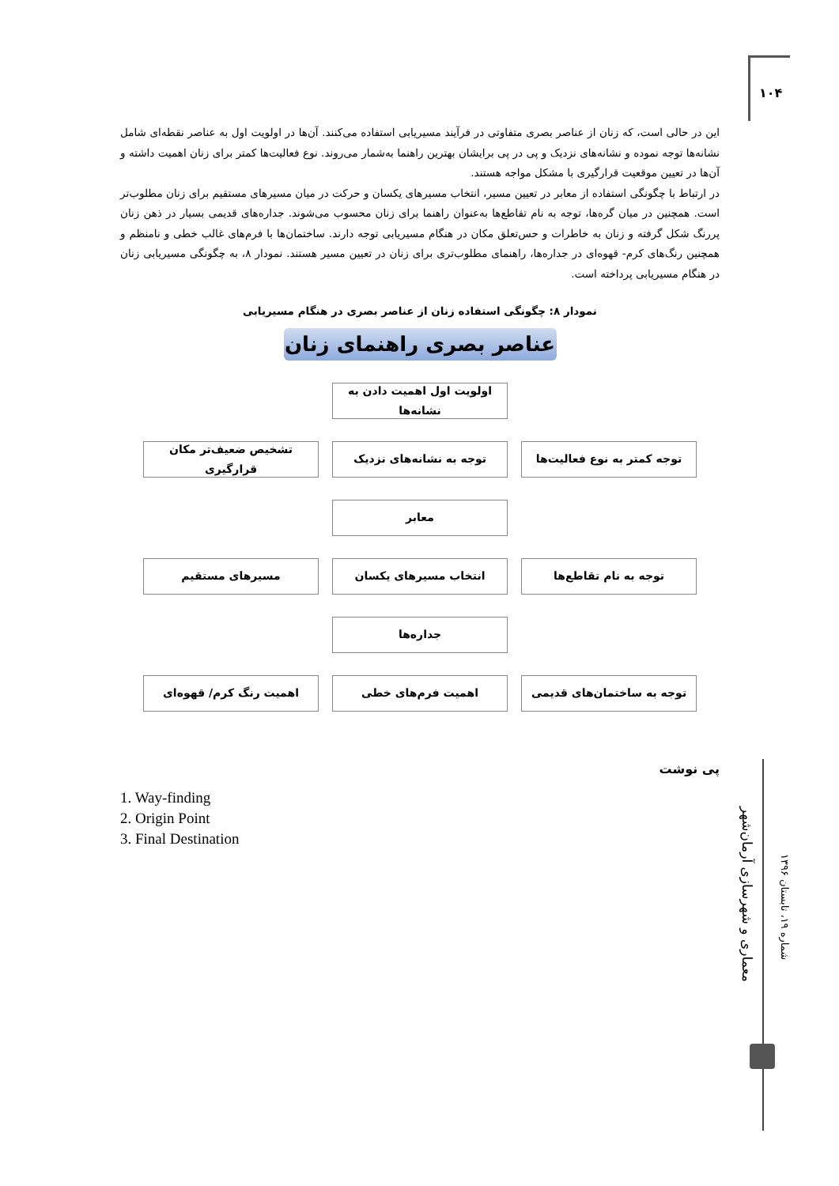۱۰۴
این در حالی است، که زنان از عناصر بصری متفاوتی در فرآیند مسیریابی استفاده می‌کنند. آن‌ها در اولویت اول به عناصر نقطه‌ای شامل نشانه‌ها توجه نموده و نشانه‌های نزدیک و پی در پی برایشان بهترین راهنما به‌شمار می‌روند. نوع فعالیت‌ها کمتر برای زنان اهمیت داشته و آن‌ها در تعیین موقعیت قرارگیری با مشکل مواجه هستند.
در ارتباط با چگونگی استفاده از معابر در تعیین مسیر، انتخاب مسیرهای یکسان و حرکت در میان مسیرهای مستقیم برای زنان مطلوب‌تر است. همچنین در میان گره‌ها، توجه به نام تقاطع‌ها به‌عنوان راهنما برای زنان محسوب می‌شوند. جداره‌های قدیمی بسیار در ذهن زنان پررنگ شکل گرفته و زنان به خاطرات و حس‌تعلق مکان در هنگام مسیریابی توجه دارند. ساختمان‌ها با فرم‌های غالب خطی و نامنظم و همچنین رنگ‌های کرم- قهوه‌ای در جداره‌ها، راهنمای مطلوب‌تری برای زنان در تعیین مسیر هستند. نمودار ۸، به چگونگی مسیریابی زنان در هنگام مسیریابی پرداخته است.
نمودار ۸: چگونگی استفاده زنان از عناصر بصری در هنگام مسیریابی
عناصر بصری راهنمای زنان
اولویت اول اهمیت دادن به نشانه‌ها
توجه کمتر به نوع فعالیت‌ها توجه به نشانه‌های نزدیک تشخیص ضعیف‌تر مکان قرارگیری
معابر
توجه به نام تقاطع‌ها انتخاب مسیرهای یکسان مسیرهای مستقیم
جداره‌ها
توجه به ساختمان‌های قدیمی اهمیت فرم‌های خطی اهمیت رنگ کرم/ قهوه‌ای
پی نوشت
1. Way-finding
2. Origin Point
3. Final Destination
معماری و شهرسازی آرمان‌شهر
شماره ۱۹، تابستان ۱۳۹۶